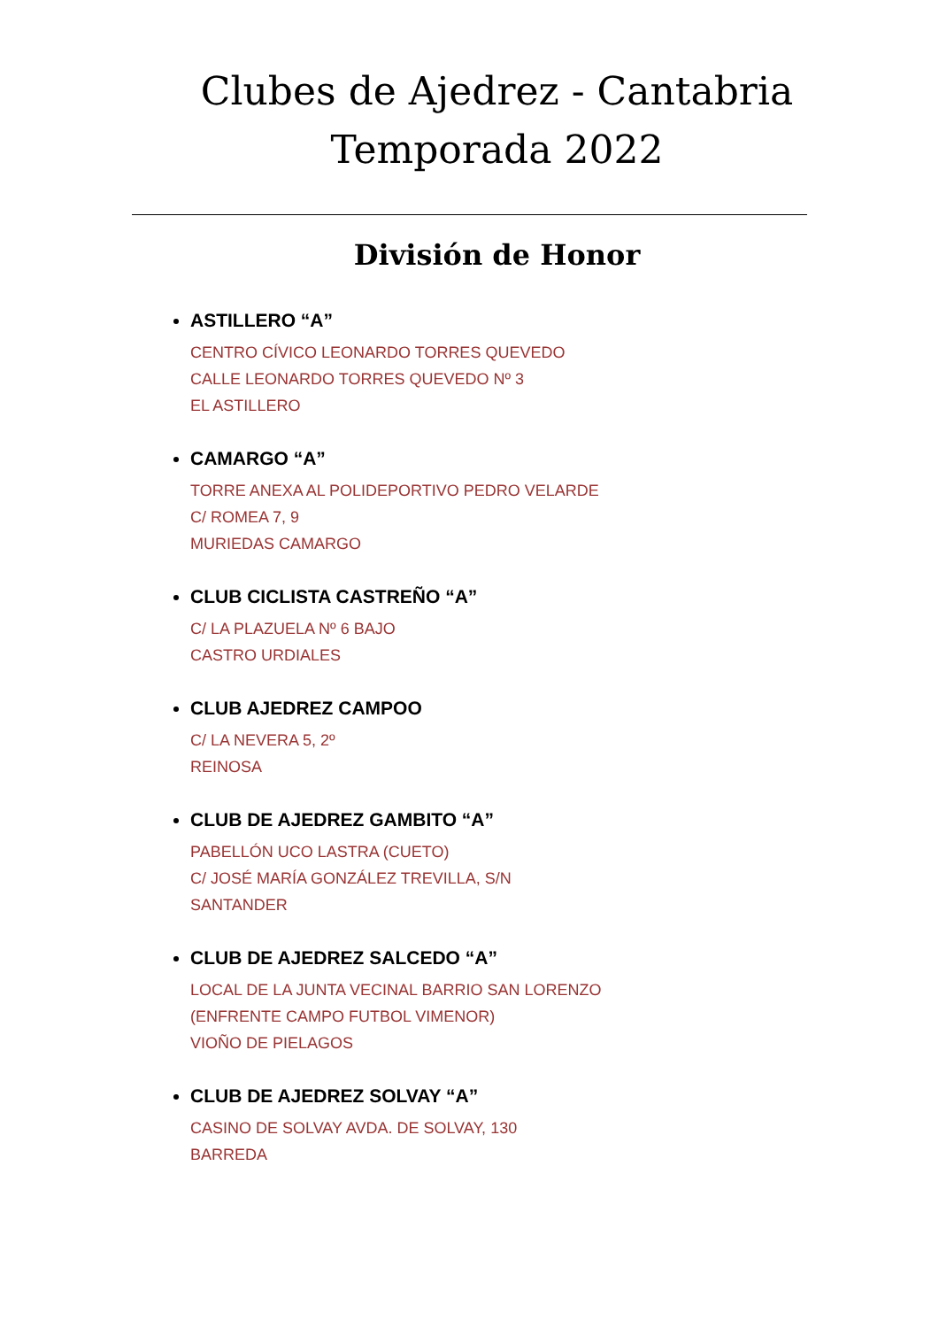Clubes de Ajedrez - Cantabria
Temporada 2022
División de Honor
ASTILLERO “A”
CENTRO CÍVICO LEONARDO TORRES QUEVEDO
CALLE LEONARDO TORRES QUEVEDO Nº 3
EL ASTILLERO
CAMARGO “A”
TORRE ANEXA AL POLIDEPORTIVO PEDRO VELARDE
C/ ROMEA 7, 9
MURIEDAS CAMARGO
CLUB CICLISTA CASTREÑO “A”
C/ LA PLAZUELA Nº 6 BAJO
CASTRO URDIALES
CLUB AJEDREZ CAMPOO
C/ LA NEVERA 5, 2º
REINOSA
CLUB DE AJEDREZ GAMBITO “A”
PABELLÓN UCO LASTRA (CUETO)
C/ JOSÉ MARÍA GONZÁLEZ TREVILLA, S/N
SANTANDER
CLUB DE AJEDREZ SALCEDO “A”
LOCAL DE LA JUNTA VECINAL BARRIO SAN LORENZO
(ENFRENTE CAMPO FUTBOL VIMENOR)
VIOÑO DE PIELAGOS
CLUB DE AJEDREZ SOLVAY “A”
CASINO DE SOLVAY AVDA. DE SOLVAY, 130
BARREDA